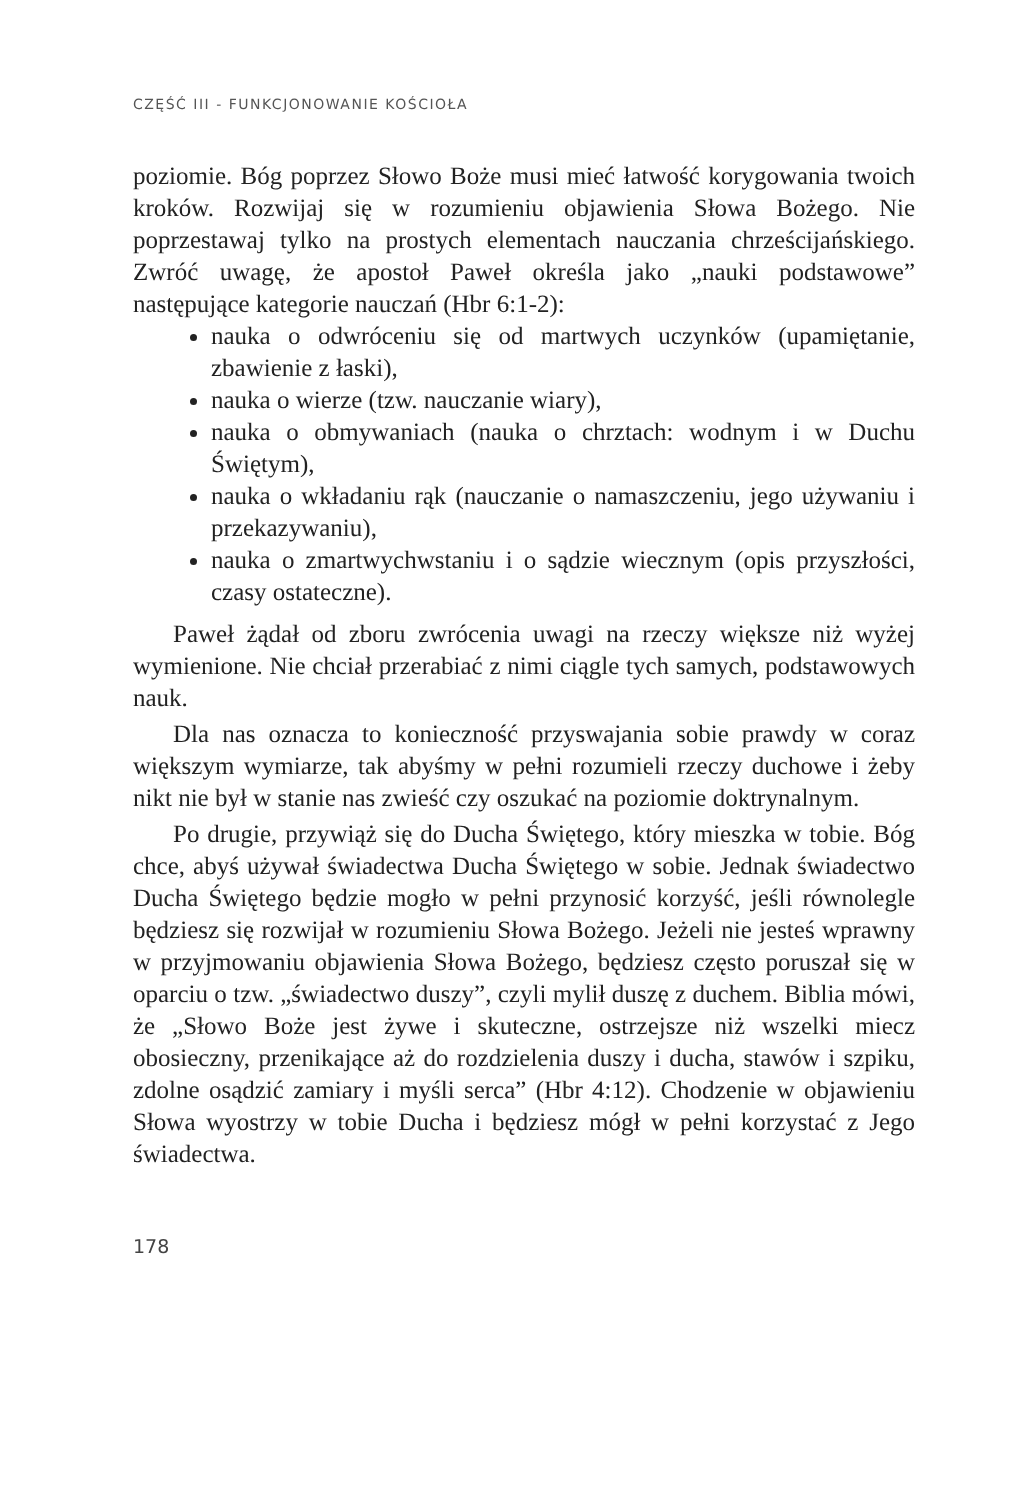CZĘŚĆ III - FUNKCJONOWANIE KOŚCIOŁA
poziomie. Bóg poprzez Słowo Boże musi mieć łatwość korygowania twoich kroków. Rozwijaj się w rozumieniu objawienia Słowa Bożego. Nie poprzestawaj tylko na prostych elementach nauczania chrześcijańskiego. Zwróć uwagę, że apostoł Paweł określa jako „nauki podstawowe” następujące kategorie nauczań (Hbr 6:1-2):
nauka o odwróceniu się od martwych uczynków (upamiętanie, zbawienie z łaski),
nauka o wierze (tzw. nauczanie wiary),
nauka o obmywaniach (nauka o chrztach: wodnym i w Duchu Świętym),
nauka o wkładaniu rąk (nauczanie o namaszczeniu, jego używaniu i przekazywaniu),
nauka o zmartwychwstaniu i o sądzie wiecznym (opis przyszłości, czasy ostateczne).
Paweł żądał od zboru zwrócenia uwagi na rzeczy większe niż wyżej wymienione. Nie chciał przerabiać z nimi ciągle tych samych, podstawowych nauk.
Dla nas oznacza to konieczność przyswajania sobie prawdy w coraz większym wymiarze, tak abyśmy w pełni rozumieli rzeczy duchowe i żeby nikt nie był w stanie nas zwieść czy oszukać na poziomie doktrynalnym.
Po drugie, przywiąż się do Ducha Świętego, który mieszka w tobie. Bóg chce, abyś używał świadectwa Ducha Świętego w sobie. Jednak świadectwo Ducha Świętego będzie mogło w pełni przynosić korzyść, jeśli równolegle będziesz się rozwijał w rozumieniu Słowa Bożego. Jeżeli nie jesteś wprawny w przyjmowaniu objawienia Słowa Bożego, będziesz często poruszał się w oparciu o tzw. „świadectwo duszy”, czyli mylił duszę z duchem. Biblia mówi, że „Słowo Boże jest żywe i skuteczne, ostrzejsze niż wszelki miecz obosieczny, przenikające aż do rozdzielenia duszy i ducha, stawów i szpiku, zdolne osądzić zamiary i myśli serca” (Hbr 4:12). Chodzenie w objawieniu Słowa wyostrzy w tobie Ducha i będziesz mógł w pełni korzystać z Jego świadectwa.
178